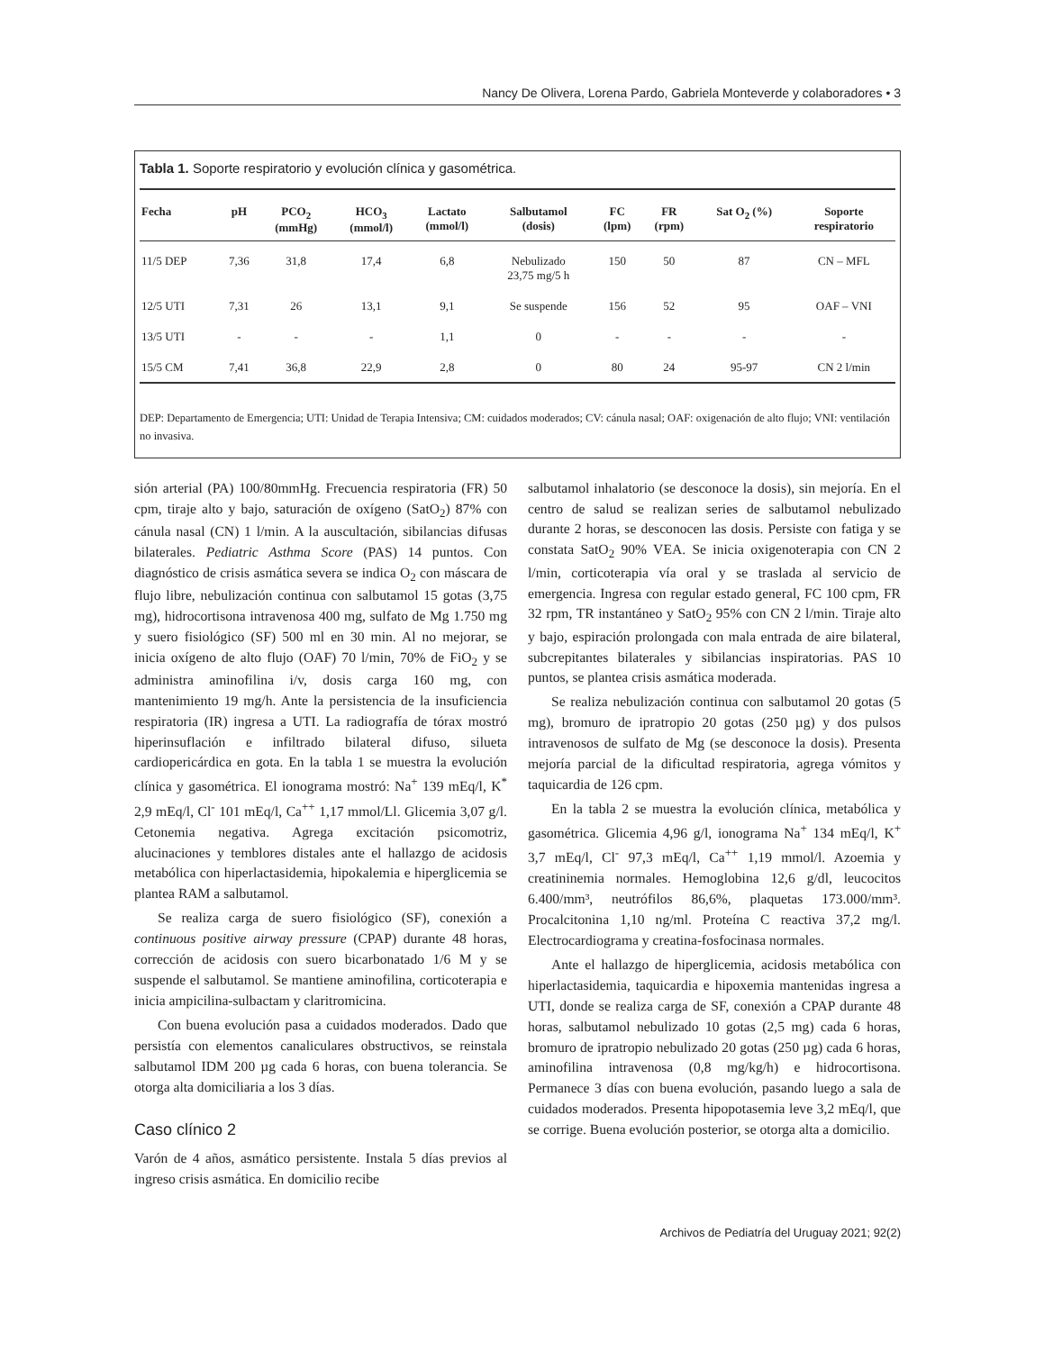Nancy De Olivera, Lorena Pardo, Gabriela Monteverde y colaboradores • 3
Tabla 1. Soporte respiratorio y evolución clínica y gasométrica.
| Fecha | pH | PCO<sub>2</sub> (mmHg) | HCO<sub>3</sub> (mmol/l) | Lactato (mmol/l) | Salbutamol (dosis) | FC (lpm) | FR (rpm) | Sat O<sub>2</sub> (%) | Soporte respiratorio |
| --- | --- | --- | --- | --- | --- | --- | --- | --- | --- |
| 11/5 DEP | 7,36 | 31,8 | 17,4 | 6,8 | Nebulizado 23,75 mg/5 h | 150 | 50 | 87 | CN – MFL |
| 12/5 UTI | 7,31 | 26 | 13,1 | 9,1 | Se suspende | 156 | 52 | 95 | OAF – VNI |
| 13/5 UTI | - | - | - | 1,1 | 0 | - | - | - | - |
| 15/5 CM | 7,41 | 36,8 | 22,9 | 2,8 | 0 | 80 | 24 | 95-97 | CN 2 l/min |
DEP: Departamento de Emergencia; UTI: Unidad de Terapia Intensiva; CM: cuidados moderados; CV: cánula nasal; OAF: oxigenación de alto flujo; VNI: ventilación no invasiva.
sión arterial (PA) 100/80mmHg. Frecuencia respiratoria (FR) 50 cpm, tiraje alto y bajo, saturación de oxígeno (SatO<sub>2</sub>) 87% con cánula nasal (CN) 1 l/min. A la auscultación, sibilancias difusas bilaterales. Pediatric Asthma Score (PAS) 14 puntos. Con diagnóstico de crisis asmática severa se indica O<sub>2</sub> con máscara de flujo libre, nebulización continua con salbutamol 15 gotas (3,75 mg), hidrocortisona intravenosa 400 mg, sulfato de Mg 1.750 mg y suero fisiológico (SF) 500 ml en 30 min. Al no mejorar, se inicia oxígeno de alto flujo (OAF) 70 l/min, 70% de FiO<sub>2</sub> y se administra aminofilina i/v, dosis carga 160 mg, con mantenimiento 19 mg/h. Ante la persistencia de la insuficiencia respiratoria (IR) ingresa a UTI. La radiografía de tórax mostró hiperinsuflación e infiltrado bilateral difuso, silueta cardiopericárdica en gota. En la tabla 1 se muestra la evolución clínica y gasométrica. El ionograma mostró: Na<sup>+</sup> 139 mEq/l, K<sup>*</sup> 2,9 mEq/l, Cl<sup>-</sup> 101 mEq/l, Ca<sup>++</sup> 1,17 mmol/Ll. Glicemia 3,07 g/l. Cetonemia negativa. Agrega excitación psicomotriz, alucinaciones y temblores distales ante el hallazgo de acidosis metabólica con hiperlactasidemia, hipokalemia e hiperglicemia se plantea RAM a salbutamol.
Se realiza carga de suero fisiológico (SF), conexión a continuous positive airway pressure (CPAP) durante 48 horas, corrección de acidosis con suero bicarbonatado 1/6 M y se suspende el salbutamol. Se mantiene aminofilina, corticoterapia e inicia ampicilina-sulbactam y claritromicina.
Con buena evolución pasa a cuidados moderados. Dado que persistía con elementos canaliculares obstructivos, se reinstala salbutamol IDM 200 µg cada 6 horas, con buena tolerancia. Se otorga alta domiciliaria a los 3 días.
Caso clínico 2
Varón de 4 años, asmático persistente. Instala 5 días previos al ingreso crisis asmática. En domicilio recibe
salbutamol inhalatorio (se desconoce la dosis), sin mejoría. En el centro de salud se realizan series de salbutamol nebulizado durante 2 horas, se desconocen las dosis. Persiste con fatiga y se constata SatO<sub>2</sub> 90% VEA. Se inicia oxigenoterapia con CN 2 l/min, corticoterapia vía oral y se traslada al servicio de emergencia. Ingresa con regular estado general, FC 100 cpm, FR 32 rpm, TR instantáneo y SatO<sub>2</sub> 95% con CN 2 l/min. Tiraje alto y bajo, espiración prolongada con mala entrada de aire bilateral, subcrepitantes bilaterales y sibilancias inspiratorias. PAS 10 puntos, se plantea crisis asmática moderada.
Se realiza nebulización continua con salbutamol 20 gotas (5 mg), bromuro de ipratropio 20 gotas (250 µg) y dos pulsos intravenosos de sulfato de Mg (se desconoce la dosis). Presenta mejoría parcial de la dificultad respiratoria, agrega vómitos y taquicardia de 126 cpm.
En la tabla 2 se muestra la evolución clínica, metabólica y gasométrica. Glicemia 4,96 g/l, ionograma Na<sup>+</sup> 134 mEq/l, K<sup>+</sup> 3,7 mEq/l, Cl<sup>-</sup> 97,3 mEq/l, Ca<sup>++</sup> 1,19 mmol/l. Azoemia y creatininemia normales. Hemoglobina 12,6 g/dl, leucocitos 6.400/mm³, neutrófilos 86,6%, plaquetas 173.000/mm³. Procalcitonina 1,10 ng/ml. Proteína C reactiva 37,2 mg/l. Electrocardiograma y creatina-fosfocinasa normales.
Ante el hallazgo de hiperglicemia, acidosis metabólica con hiperlactasidemia, taquicardia e hipoxemia mantenidas ingresa a UTI, donde se realiza carga de SF, conexión a CPAP durante 48 horas, salbutamol nebulizado 10 gotas (2,5 mg) cada 6 horas, bromuro de ipratropio nebulizado 20 gotas (250 µg) cada 6 horas, aminofilina intravenosa (0,8 mg/kg/h) e hidrocortisona. Permanece 3 días con buena evolución, pasando luego a sala de cuidados moderados. Presenta hipopotasemia leve 3,2 mEq/l, que se corrige. Buena evolución posterior, se otorga alta a domicilio.
Archivos de Pediatría del Uruguay 2021; 92(2)